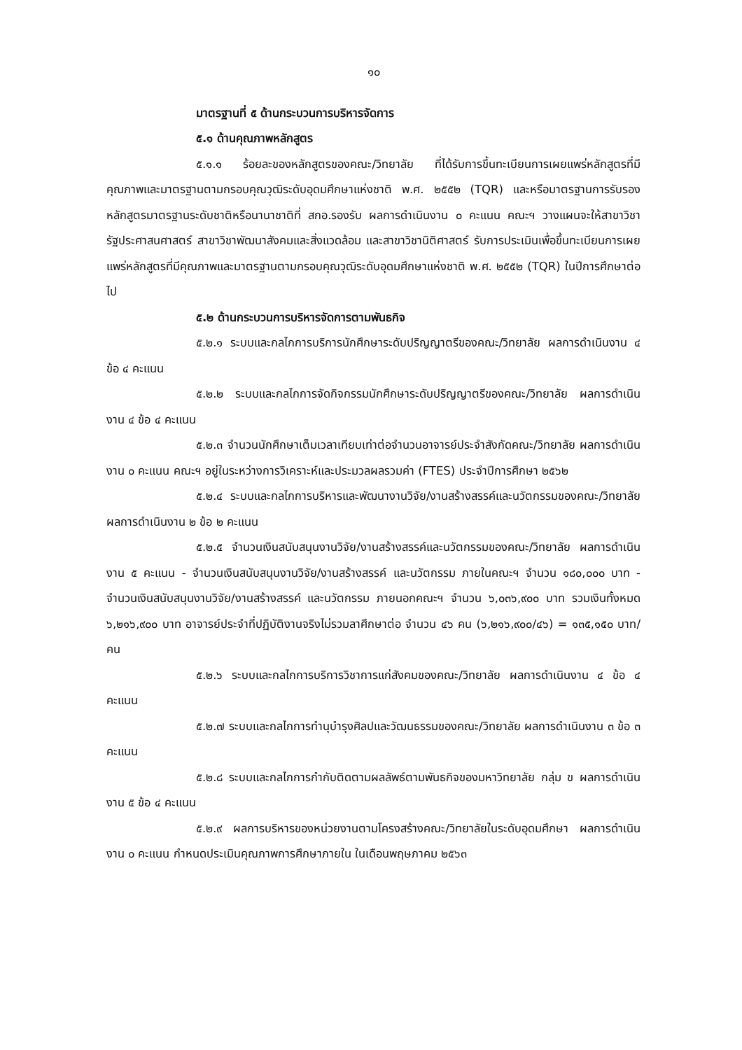๑๐
มาตรฐานที่ ๕ ด้านกระบวนการบริหารจัดการ
๕.๑ ด้านคุณภาพหลักสูตร
๕.๑.๑ ร้อยละของหลักสูตรของคณะ/วิทยาลัย ที่ได้รับการขึ้นทะเบียนการเผยแพร่หลักสูตรที่มีคุณภาพและมาตรฐานตามกรอบคุณวุฒิระดับอุดมศึกษาแห่งชาติ พ.ศ. ๒๕๕๒ (TQR) และหรือมาตรฐานการรับรองหลักสูตรมาตรฐานระดับชาติหรือนานาชาติที่ สกอ.รองรับ ผลการดำเนินงาน ๐ คะแนน คณะฯ วางแผนจะให้สาขาวิชารัฐประศาสนศาสตร์ สาขาวิชาพัฒนาสังคมและสิ่งแวดล้อม และสาขาวิชานิติศาสตร์ รับการประเมินเพื่อขึ้นทะเบียนการเผยแพร่หลักสูตรที่มีคุณภาพและมาตรฐานตามกรอบคุณวุฒิระดับอุดมศึกษาแห่งชาติ พ.ศ. ๒๕๕๒ (TQR) ในปีการศึกษาต่อไป
๕.๒ ด้านกระบวนการบริหารจัดการตามพันธกิจ
๕.๒.๑ ระบบและกลไกการบริการนักศึกษาระดับปริญญาตรีของคณะ/วิทยาลัย ผลการดำเนินงาน ๔ ข้อ ๔ คะแนน
๕.๒.๒ ระบบและกลไกการจัดกิจกรรมนักศึกษาระดับปริญญาตรีของคณะ/วิทยาลัย ผลการดำเนินงาน ๔ ข้อ ๔ คะแนน
๕.๒.๓ จำนวนนักศึกษาเต็มเวลาเทียบเท่าต่อจำนวนอาจารย์ประจำสังกัดคณะ/วิทยาลัย ผลการดำเนินงาน ๐ คะแนน คณะฯ อยู่ในระหว่างการวิเคราะห์และประมวลผลรวมค่า (FTES) ประจำปีการศึกษา ๒๕๖๒
๕.๒.๔ ระบบและกลไกการบริหารและพัฒนางานวิจัย/งานสร้างสรรค์และนวัตกรรมของคณะ/วิทยาลัย ผลการดำเนินงาน ๒ ข้อ ๒ คะแนน
๕.๒.๕ จำนวนเงินสนับสนุนงานวิจัย/งานสร้างสรรค์และนวัตกรรมของคณะ/วิทยาลัย ผลการดำเนินงาน ๕ คะแนน - จำนวนเงินสนับสนุนงานวิจัย/งานสร้างสรรค์ และนวัตกรรม ภายในคณะฯ จำนวน ๑๘๐,๐๐๐ บาท - จำนวนเงินสนับสนุนงานวิจัย/งานสร้างสรรค์ และนวัตกรรม ภายนอกคณะฯ จำนวน ๖,๐๓๖,๙๐๐ บาท รวมเงินทั้งหมด ๖,๒๑๖,๙๐๐ บาท อาจารย์ประจำที่ปฏิบัติงานจริงไม่รวมลาศึกษาต่อ จำนวน ๔๖ คน (๖,๒๑๖,๙๐๐/๔๖) = ๑๓๕,๑๕๐ บาท/คน
๕.๒.๖ ระบบและกลไกการบริการวิชาการแก่สังคมของคณะ/วิทยาลัย ผลการดำเนินงาน ๔ ข้อ ๔ คะแนน
๕.๒.๗ ระบบและกลไกการทำนุบำรุงศิลปและวัฒนธรรมของคณะ/วิทยาลัย ผลการดำเนินงาน ๓ ข้อ ๓ คะแนน
๕.๒.๘ ระบบและกลไกการกำกับติดตามผลลัพธ์ตามพันธกิจของมหาวิทยาลัย กลุ่ม ข ผลการดำเนินงาน ๕ ข้อ ๔ คะแนน
๕.๒.๙ ผลการบริหารของหน่วยงานตามโครงสร้างคณะ/วิทยาลัยในระดับอุดมศึกษา ผลการดำเนินงาน ๐ คะแนน กำหนดประเมินคุณภาพการศึกษาภายใน ในเดือนพฤษภาคม ๒๕๖๓